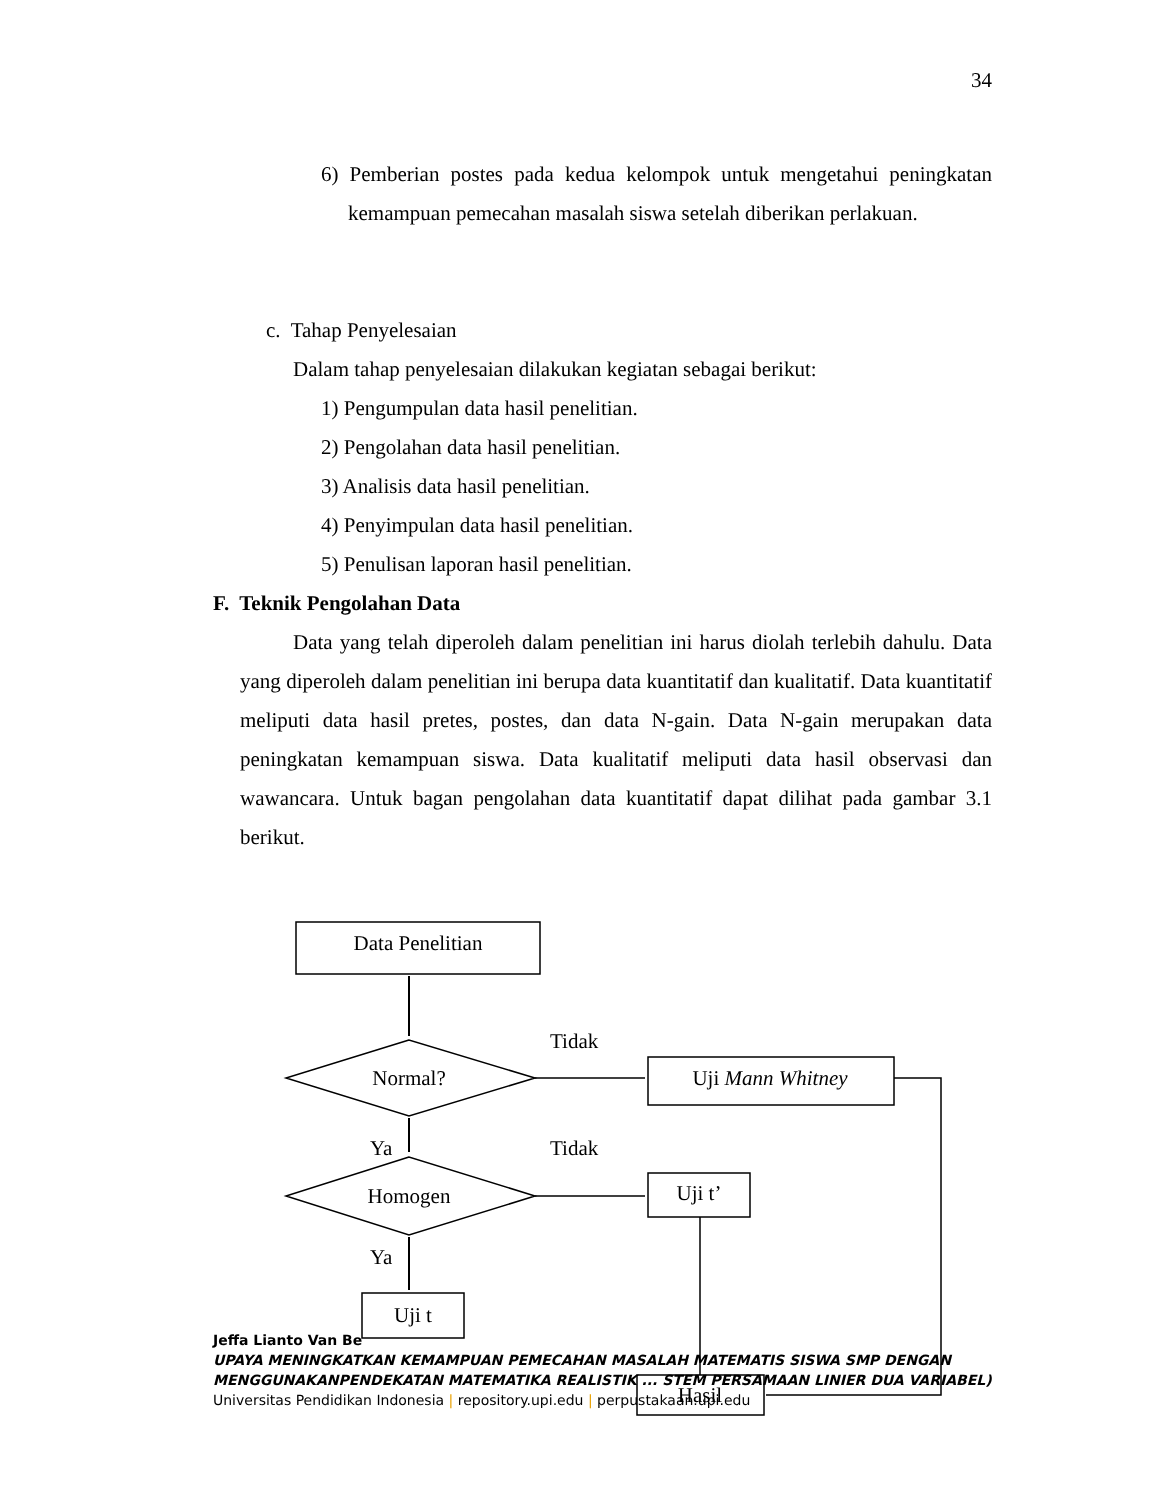34
6) Pemberian postes pada kedua kelompok untuk mengetahui peningkatan kemampuan pemecahan masalah siswa setelah diberikan perlakuan.
c. Tahap Penyelesaian
Dalam tahap penyelesaian dilakukan kegiatan sebagai berikut:
1) Pengumpulan data hasil penelitian.
2) Pengolahan data hasil penelitian.
3) Analisis data hasil penelitian.
4) Penyimpulan data hasil penelitian.
5) Penulisan laporan hasil penelitian.
F. Teknik Pengolahan Data
Data yang telah diperoleh dalam penelitian ini harus diolah terlebih dahulu. Data yang diperoleh dalam penelitian ini berupa data kuantitatif dan kualitatif. Data kuantitatif meliputi data hasil pretes, postes, dan data N-gain. Data N-gain merupakan data peningkatan kemampuan siswa. Data kualitatif meliputi data hasil observasi dan wawancara. Untuk bagan pengolahan data kuantitatif dapat dilihat pada gambar 3.1 berikut.
Data Penelitian
Normal?
Tidak
Uji Mann Whitney
Ya
Tidak
Homogen
Uji t’
Ya
Uji t
Hasil
Jeffa Lianto Van Be
UPAYA MENINGKATKAN KEMAMPUAN PEMECAHAN MASALAH MATEMATIS SISWA SMP DENGAN MENGGUNAKANPENDEKATAN MATEMATIKA REALISTIK ... STEM PERSAMAAN LINIER DUA VARIABEL)
Universitas Pendidikan Indonesia | repository.upi.edu | perpustakaan.upi.edu